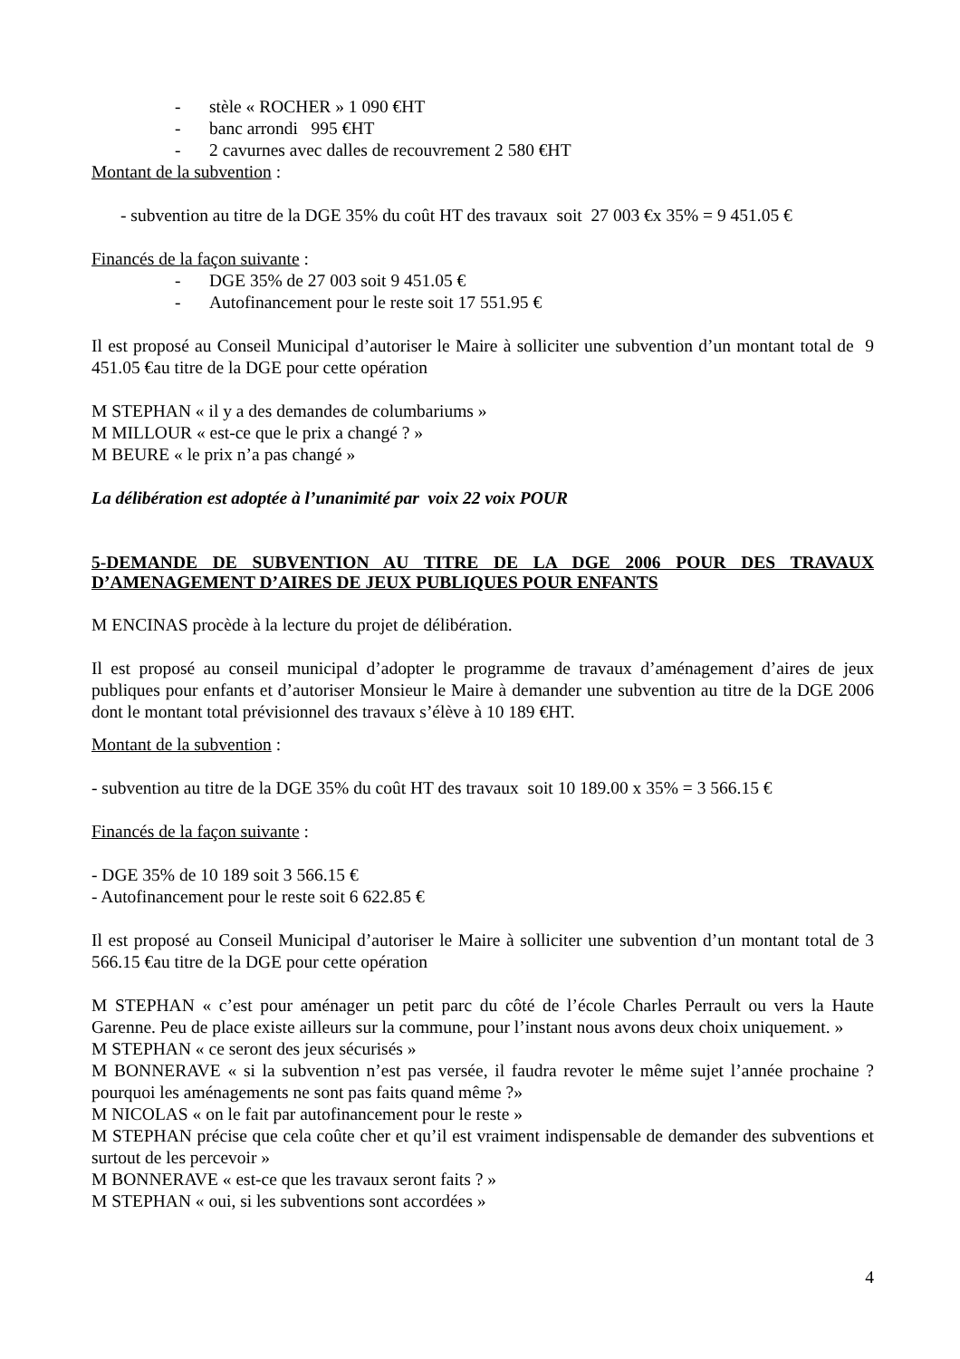- stèle « ROCHER » 1 090 €HT
- banc arrondi 995 €HT
- 2 cavurnes avec dalles de recouvrement 2 580 €HT
Montant de la subvention :
- subvention au titre de la DGE 35% du coût HT des travaux soit 27 003 €x 35% = 9 451.05 €
Financés de la façon suivante :
- DGE 35% de 27 003 soit 9 451.05 €
- Autofinancement pour le reste soit 17 551.95 €
Il est proposé au Conseil Municipal d’autoriser le Maire à solliciter une subvention d’un montant total de 9 451.05 €au titre de la DGE pour cette opération
M STEPHAN « il y a des demandes de columbariums »
M MILLOUR « est-ce que le prix a changé ? »
M BEURE « le prix n’a pas changé »
La délibération est adoptée à l’unanimité par voix 22 voix POUR
5-DEMANDE DE SUBVENTION AU TITRE DE LA DGE 2006 POUR DES TRAVAUX D’AMENAGEMENT D’AIRES DE JEUX PUBLIQUES POUR ENFANTS
M ENCINAS procède à la lecture du projet de délibération.
Il est proposé au conseil municipal d’adopter le programme de travaux d’aménagement d’aires de jeux publiques pour enfants et d’autoriser Monsieur le Maire à demander une subvention au titre de la DGE 2006 dont le montant total prévisionnel des travaux s’élève à 10 189 €HT.
Montant de la subvention :
- subvention au titre de la DGE 35% du coût HT des travaux soit 10 189.00 x 35% = 3 566.15 €
Financés de la façon suivante :
- DGE 35% de 10 189 soit 3 566.15 €
- Autofinancement pour le reste soit 6 622.85 €
Il est proposé au Conseil Municipal d’autoriser le Maire à solliciter une subvention d’un montant total de 3 566.15 €au titre de la DGE pour cette opération
M STEPHAN « c’est pour aménager un petit parc du côté de l’école Charles Perrault ou vers la Haute Garenne. Peu de place existe ailleurs sur la commune, pour l’instant nous avons deux choix uniquement. »
M STEPHAN « ce seront des jeux sécurisés »
M BONNERAVE « si la subvention n’est pas versée, il faudra revoter le même sujet l’année prochaine ? pourquoi les aménagements ne sont pas faits quand même ?»
M NICOLAS « on le fait par autofinancement pour le reste »
M STEPHAN précise que cela coûte cher et qu’il est vraiment indispensable de demander des subventions et surtout de les percevoir »
M BONNERAVE « est-ce que les travaux seront faits ? »
M STEPHAN « oui, si les subventions sont accordées »
4